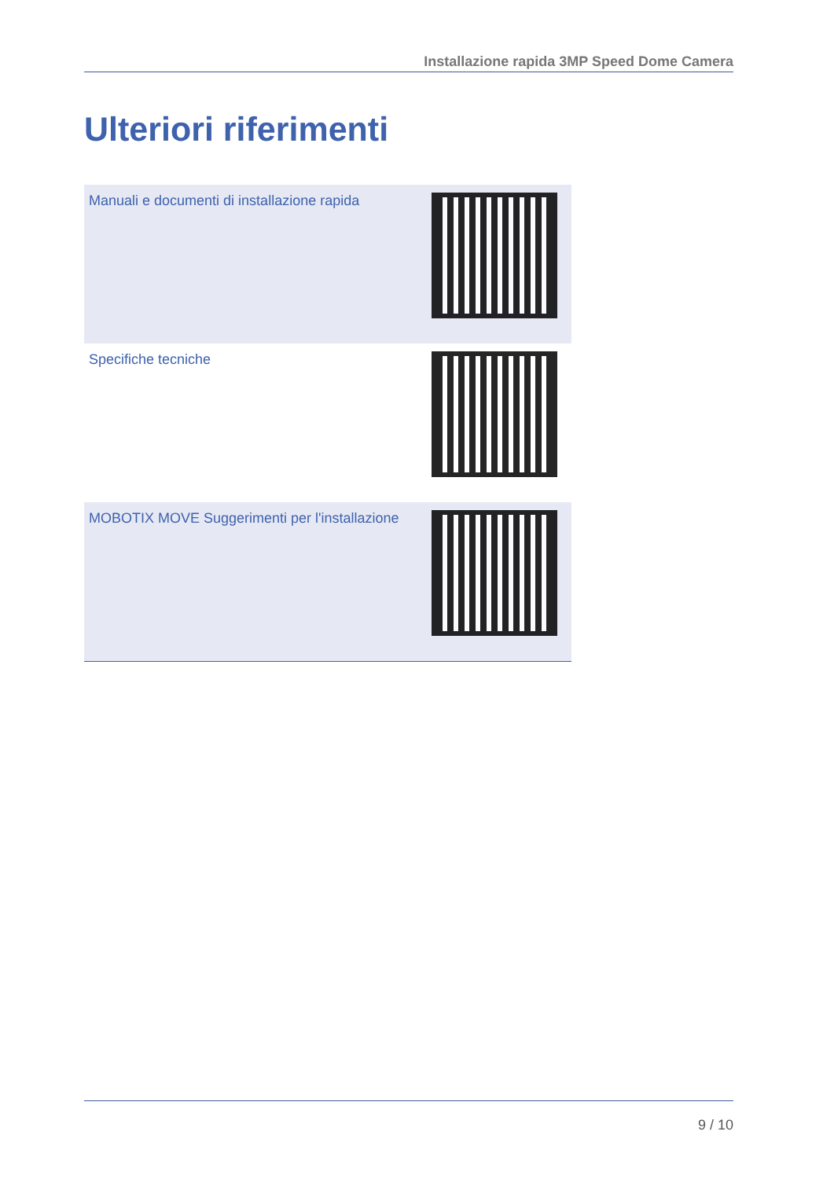Installazione rapida 3MP Speed Dome Camera
Ulteriori riferimenti
| Manuali e documenti di installazione rapida | |
| Specifiche tecniche | |
| MOBOTIX MOVE Suggerimenti per l'installazione | |
9 / 10